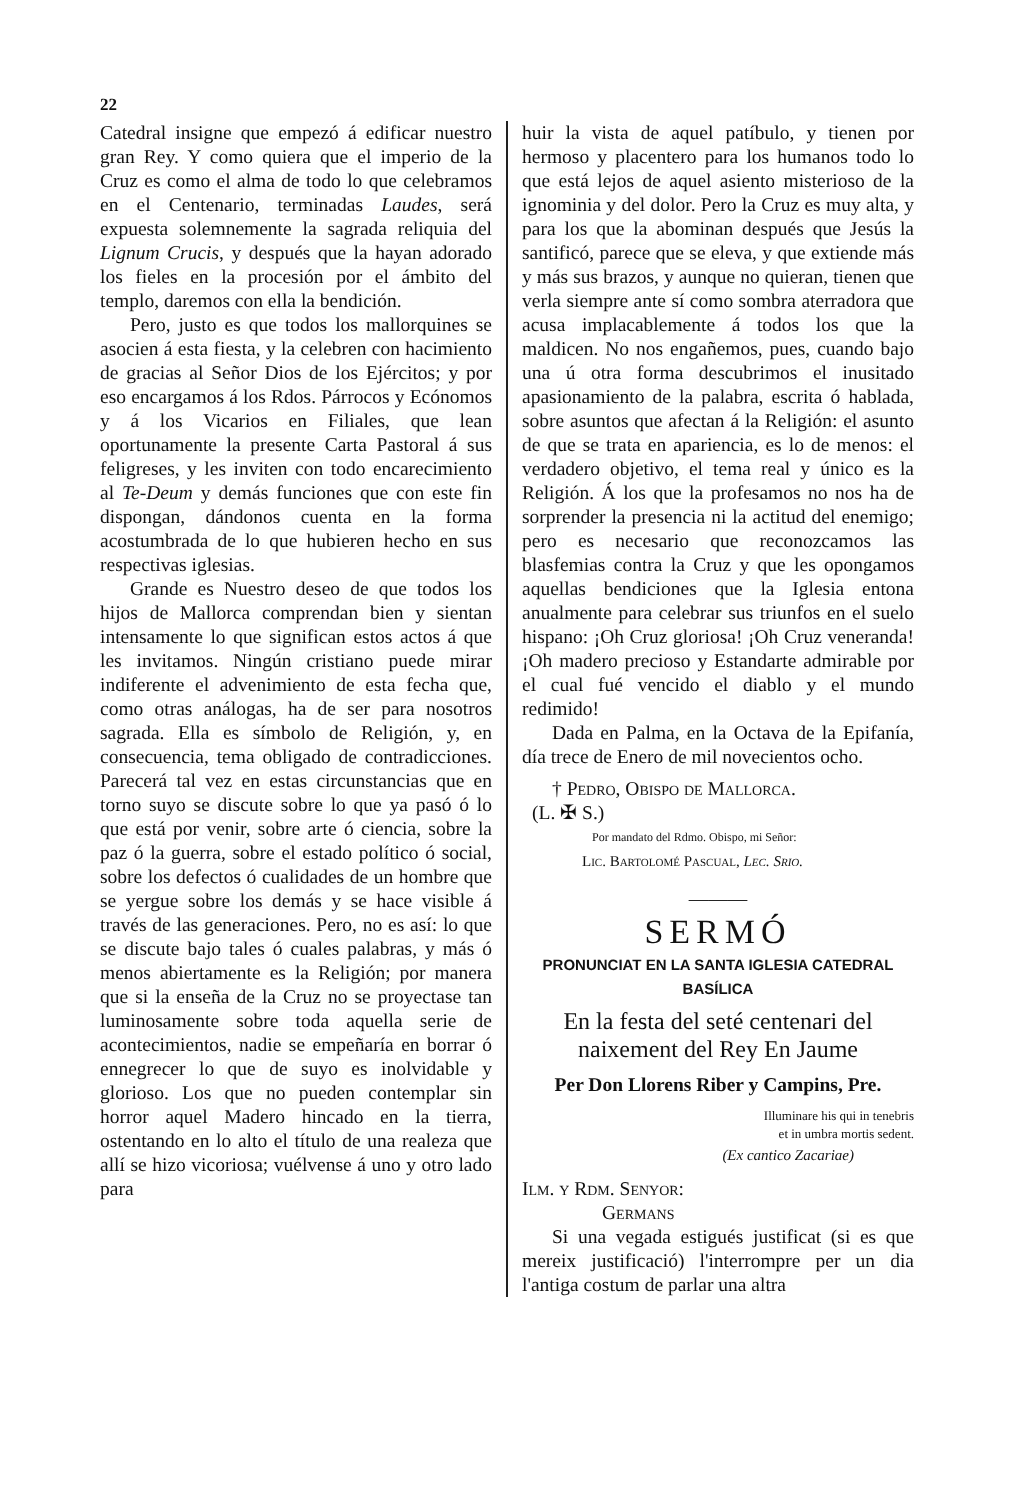22
Catedral insigne que empezó á edificar nuestro gran Rey. Y como quiera que el imperio de la Cruz es como el alma de todo lo que celebramos en el Centenario, terminadas Laudes, será expuesta solemnemente la sagrada reliquia del Lignum Crucis, y después que la hayan adorado los fieles en la procesión por el ámbito del templo, daremos con ella la bendición.
Pero, justo es que todos los mallorquines se asocien á esta fiesta, y la celebren con hacimiento de gracias al Señor Dios de los Ejércitos; y por eso encargamos á los Rdos. Párrocos y Ecónomos y á los Vicarios en Filiales, que lean oportunamente la presente Carta Pastoral á sus feligreses, y les inviten con todo encarecimiento al Te-Deum y demás funciones que con este fin dispongan, dándonos cuenta en la forma acostumbrada de lo que hubieren hecho en sus respectivas iglesias.
Grande es Nuestro deseo de que todos los hijos de Mallorca comprendan bien y sientan intensamente lo que significan estos actos á que les invitamos. Ningún cristiano puede mirar indiferente el advenimiento de esta fecha que, como otras análogas, ha de ser para nosotros sagrada. Ella es símbolo de Religión, y, en consecuencia, tema obligado de contradicciones. Parecerá tal vez en estas circunstancias que en torno suyo se discute sobre lo que ya pasó ó lo que está por venir, sobre arte ó ciencia, sobre la paz ó la guerra, sobre el estado político ó social, sobre los defectos ó cualidades de un hombre que se yergue sobre los demás y se hace visible á través de las generaciones. Pero, no es así: lo que se discute bajo tales ó cuales palabras, y más ó menos abiertamente es la Religión; por manera que si la enseña de la Cruz no se proyectase tan luminosamente sobre toda aquella serie de acontecimientos, nadie se empeñaría en borrar ó ennegrecer lo que de suyo es inolvidable y glorioso. Los que no pueden contemplar sin horror aquel Madero hincado en la tierra, ostentando en lo alto el título de una realeza que allí se hizo vicoriosa; vuélvense á uno y otro lado para
huir la vista de aquel patíbulo, y tienen por hermoso y placentero para los humanos todo lo que está lejos de aquel asiento misterioso de la ignominia y del dolor. Pero la Cruz es muy alta, y para los que la abominan después que Jesús la santificó, parece que se eleva, y que extiende más y más sus brazos, y aunque no quieran, tienen que verla siempre ante sí como sombra aterradora que acusa implacablemente á todos los que la maldicen. No nos engañemos, pues, cuando bajo una ú otra forma descubrimos el inusitado apasionamiento de la palabra, escrita ó hablada, sobre asuntos que afectan á la Religión: el asunto de que se trata en apariencia, es lo de menos: el verdadero objetivo, el tema real y único es la Religión. Á los que la profesamos no nos ha de sorprender la presencia ni la actitud del enemigo; pero es necesario que reconozcamos las blasfemias contra la Cruz y que les opongamos aquellas bendiciones que la Iglesia entona anualmente para celebrar sus triunfos en el suelo hispano: ¡Oh Cruz gloriosa! ¡Oh Cruz veneranda! ¡Oh madero precioso y Estandarte admirable por el cual fué vencido el diablo y el mundo redimido!
Dada en Palma, en la Octava de la Epifanía, día trece de Enero de mil novecientos ocho.
† Pedro, Obispo de Mallorca.
(L. ✠ S.)
Por mandato del Rdmo. Obispo, mi Señor:
Lic. Bartolomé Pascual, Lec. Srio.
———
SERMÓ
PRONUNCIAT EN LA SANTA IGLESIA CATEDRAL BASÍLICA
En la festa del seté centenari del naixement del Rey En Jaume
Per Don Llorens Riber y Campins, Pre.
Illuminare his qui in tenebris
et in umbra mortis sedent.
(Ex cantico Zacariae)
Ilm. y Rdm. Senyor:
Germans
Si una vegada estigués justificat (si es que mereix justificació) l'interrompre per un dia l'antiga costum de parlar una altra